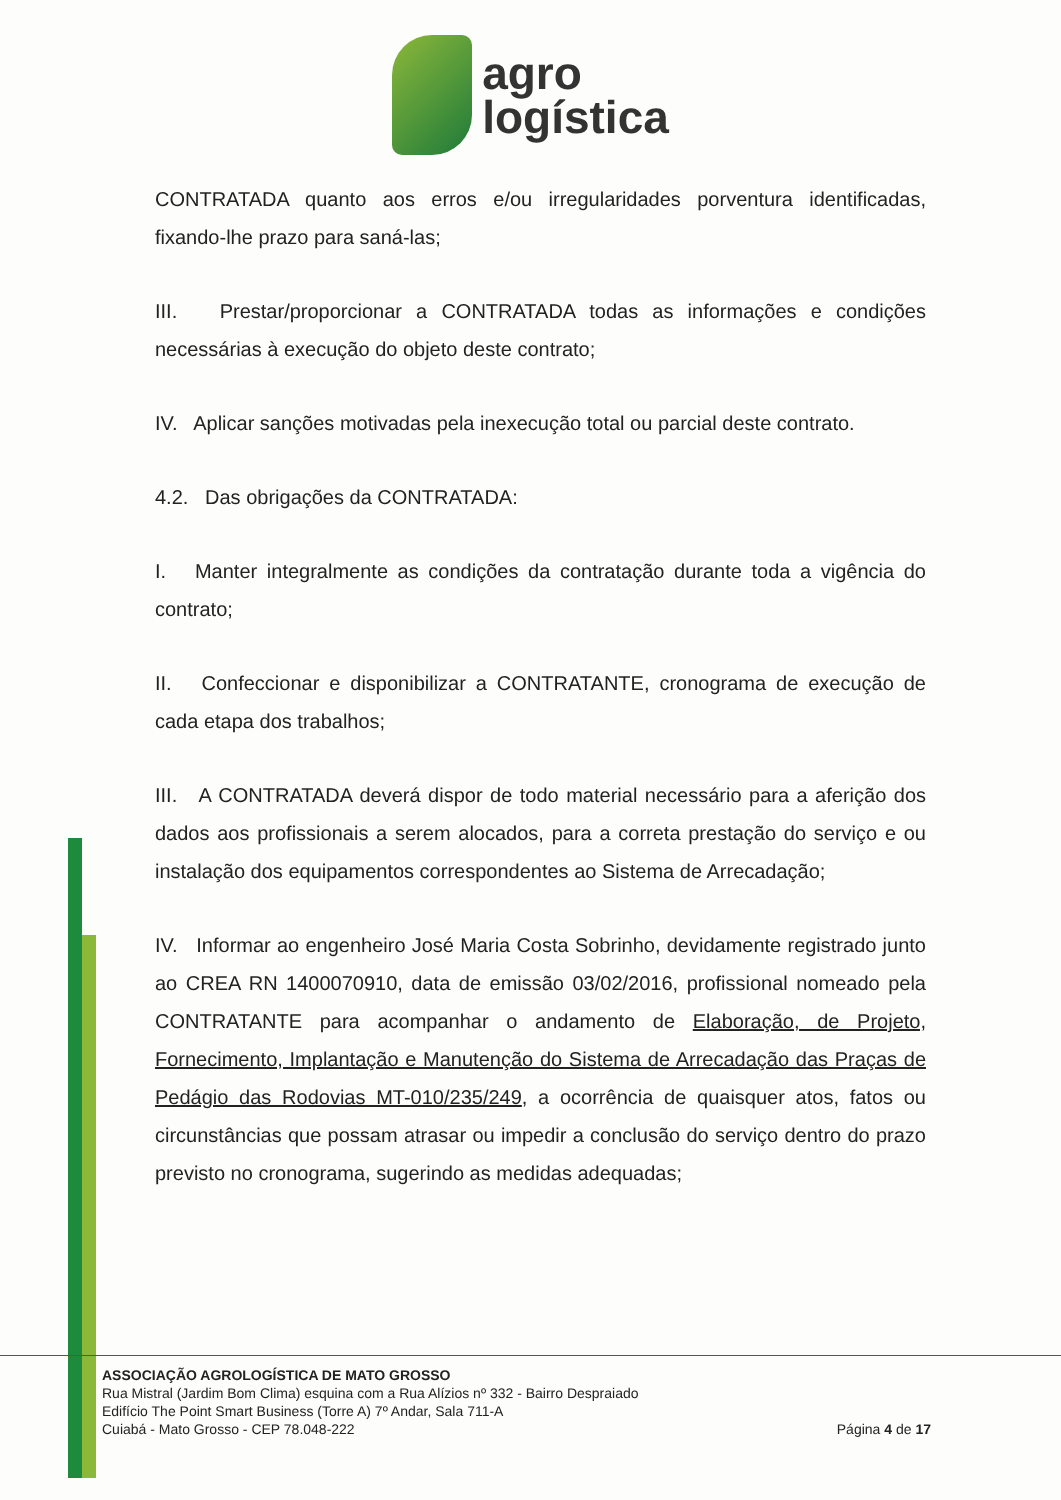agro
logística
CONTRATADA quanto aos erros e/ou irregularidades porventura identificadas, fixando-lhe prazo para saná-las;
III. Prestar/proporcionar a CONTRATADA todas as informações e condições necessárias à execução do objeto deste contrato;
IV. Aplicar sanções motivadas pela inexecução total ou parcial deste contrato.
4.2. Das obrigações da CONTRATADA:
I. Manter integralmente as condições da contratação durante toda a vigência do contrato;
II. Confeccionar e disponibilizar a CONTRATANTE, cronograma de execução de cada etapa dos trabalhos;
III. A CONTRATADA deverá dispor de todo material necessário para a aferição dos dados aos profissionais a serem alocados, para a correta prestação do serviço e ou instalação dos equipamentos correspondentes ao Sistema de Arrecadação;
IV. Informar ao engenheiro José Maria Costa Sobrinho, devidamente registrado junto ao CREA RN 1400070910, data de emissão 03/02/2016, profissional nomeado pela CONTRATANTE para acompanhar o andamento de Elaboração, de Projeto, Fornecimento, Implantação e Manutenção do Sistema de Arrecadação das Praças de Pedágio das Rodovias MT-010/235/249, a ocorrência de quaisquer atos, fatos ou circunstâncias que possam atrasar ou impedir a conclusão do serviço dentro do prazo previsto no cronograma, sugerindo as medidas adequadas;
ASSOCIAÇÃO AGROLOGÍSTICA DE MATO GROSSO
Rua Mistral (Jardim Bom Clima) esquina com a Rua Alízios nº 332 - Bairro Despraiado
Edifício The Point Smart Business (Torre A) 7º Andar, Sala 711-A
Cuiabá - Mato Grosso - CEP 78.048-222
Página 4 de 17